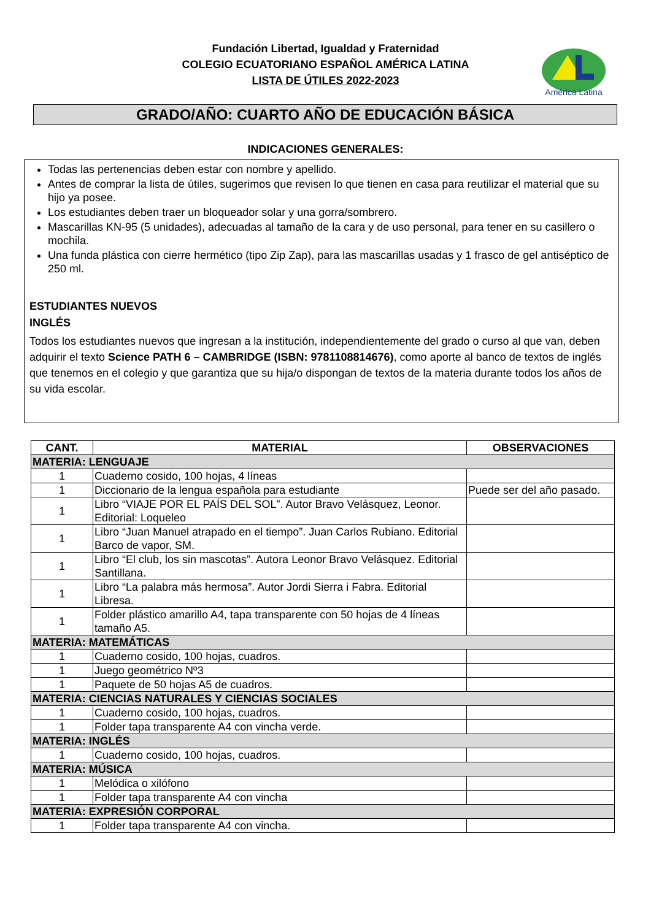Fundación Libertad, Igualdad y Fraternidad
COLEGIO ECUATORIANO ESPAÑOL AMÉRICA LATINA
LISTA DE ÚTILES 2022-2023
América Latina
GRADO/AÑO: CUARTO AÑO DE EDUCACIÓN BÁSICA
INDICACIONES GENERALES:
Todas las pertenencias deben estar con nombre y apellido.
Antes de comprar la lista de útiles, sugerimos que revisen lo que tienen en casa para reutilizar el material que su hijo ya posee.
Los estudiantes deben traer un bloqueador solar y una gorra/sombrero.
Mascarillas KN-95 (5 unidades), adecuadas al tamaño de la cara y de uso personal, para tener en su casillero o mochila.
Una funda plástica con cierre hermético (tipo Zip Zap), para las mascarillas usadas y 1 frasco de gel antiséptico de 250 ml.
ESTUDIANTES NUEVOS
INGLÉS
Todos los estudiantes nuevos que ingresan a la institución, independientemente del grado o curso al que van, deben adquirir el texto Science PATH 6 – CAMBRIDGE (ISBN: 9781108814676), como aporte al banco de textos de inglés que tenemos en el colegio y que garantiza que su hija/o dispongan de textos de la materia durante todos los años de su vida escolar.
| CANT. | MATERIAL | OBSERVACIONES |
| --- | --- | --- |
| MATERIA: LENGUAJE | | |
| 1 | Cuaderno cosido, 100 hojas, 4 líneas | |
| 1 | Diccionario de la lengua española para estudiante | Puede ser del año pasado. |
| 1 | Libro “VIAJE POR EL PAÍS DEL SOL”. Autor Bravo Velásquez, Leonor. Editorial: Loqueleo | |
| 1 | Libro “Juan Manuel atrapado en el tiempo”. Juan Carlos Rubiano. Editorial Barco de vapor, SM. | |
| 1 | Libro “El club, los sin mascotas”. Autora Leonor Bravo Velásquez. Editorial Santillana. | |
| 1 | Libro “La palabra más hermosa”. Autor Jordi Sierra i Fabra. Editorial Libresa. | |
| 1 | Folder plástico amarillo A4, tapa transparente con 50 hojas de 4 líneas tamaño A5. | |
| MATERIA: MATEMÁTICAS | | |
| 1 | Cuaderno cosido, 100 hojas, cuadros. | |
| 1 | Juego geométrico Nº3 | |
| 1 | Paquete de 50 hojas A5 de cuadros. | |
| MATERIA: CIENCIAS NATURALES Y CIENCIAS SOCIALES | | |
| 1 | Cuaderno cosido, 100 hojas, cuadros. | |
| 1 | Folder tapa transparente A4 con vincha verde. | |
| MATERIA: INGLÉS | | |
| 1 | Cuaderno cosido, 100 hojas, cuadros. | |
| MATERIA: MÚSICA | | |
| 1 | Melódica o xilófono | |
| 1 | Folder tapa transparente A4 con vincha | |
| MATERIA: EXPRESIÓN CORPORAL | | |
| 1 | Folder tapa transparente A4 con vincha. | |